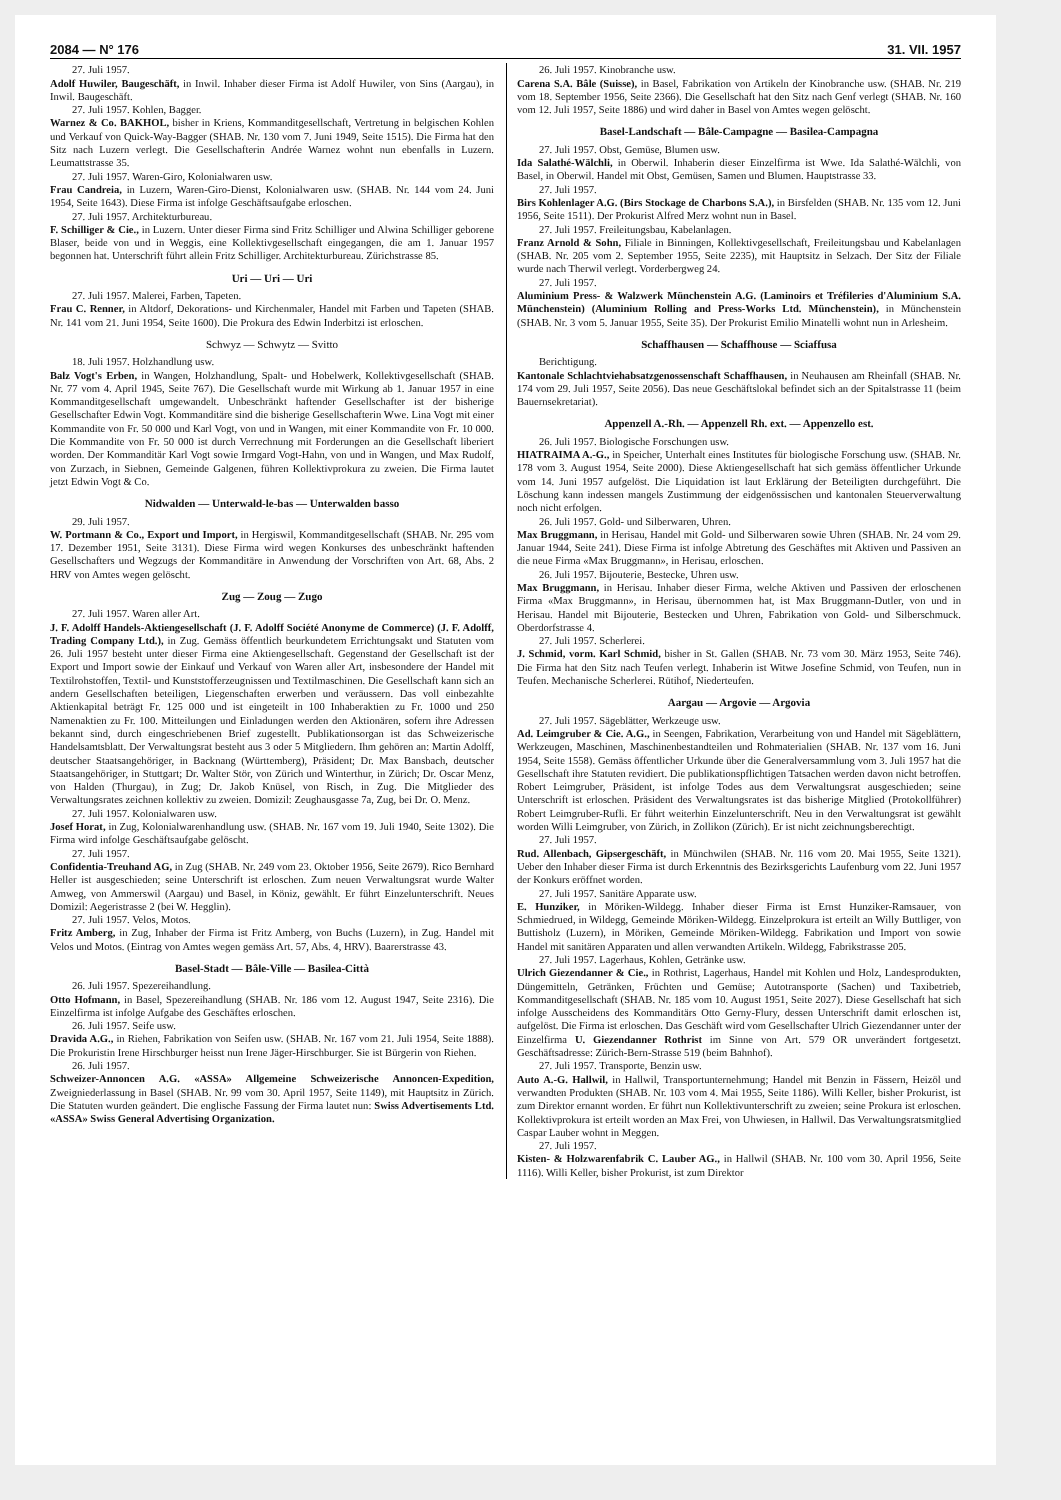2084 — N° 176 31. VII. 1957
27. Juli 1957.
Adolf Huwiler, Baugeschäft, in Inwil. Inhaber dieser Firma ist Adolf Huwiler, von Sins (Aargau), in Inwil. Baugeschäft.
27. Juli 1957. Kohlen, Bagger.
Warnez & Co. BAKHOL, bisher in Kriens, Kommanditgesellschaft, Vertretung in belgischen Kohlen und Verkauf von Quick-Way-Bagger (SHAB. Nr. 130 vom 7. Juni 1949, Seite 1515). Die Firma hat den Sitz nach Luzern verlegt. Die Gesellschafterin Andrée Warnez wohnt nun ebenfalls in Luzern. Leumattstrasse 35.
27. Juli 1957. Waren-Giro, Kolonialwaren usw.
Frau Candreia, in Luzern, Waren-Giro-Dienst, Kolonialwaren usw. (SHAB. Nr. 144 vom 24. Juni 1954, Seite 1643). Diese Firma ist infolge Geschäftsaufgabe erloschen.
27. Juli 1957. Architekturbureau.
F. Schilliger & Cie., in Luzern. Unter dieser Firma sind Fritz Schilliger und Alwina Schilliger geborene Blaser, beide von und in Weggis, eine Kollektivgesellschaft eingegangen, die am 1. Januar 1957 begonnen hat. Unterschrift führt allein Fritz Schilliger. Architekturbureau. Zürichstrasse 85.
Uri — Uri — Uri
27. Juli 1957. Malerei, Farben, Tapeten.
Frau C. Renner, in Altdorf, Dekorations- und Kirchenmaler, Handel mit Farben und Tapeten (SHAB. Nr. 141 vom 21. Juni 1954, Seite 1600). Die Prokura des Edwin Inderbitzi ist erloschen.
Schwyz — Schwytz — Svitto
18. Juli 1957. Holzhandlung usw.
Balz Vogt's Erben, in Wangen, Holzhandlung, Spalt- und Hobelwerk, Kollektivgesellschaft (SHAB. Nr. 77 vom 4. April 1945, Seite 767). Die Gesellschaft wurde mit Wirkung ab 1. Januar 1957 in eine Kommanditgesellschaft umgewandelt. Unbeschränkt haftender Gesellschafter ist der bisherige Gesellschafter Edwin Vogt. Kommanditäre sind die bisherige Gesellschafterin Wwe. Lina Vogt mit einer Kommandite von Fr. 50 000 und Karl Vogt, von und in Wangen, mit einer Kommandite von Fr. 10 000. Die Kommandite von Fr. 50 000 ist durch Verrechnung mit Forderungen an die Gesellschaft liberiert worden. Der Kommanditär Karl Vogt sowie Irmgard Vogt-Hahn, von und in Wangen, und Max Rudolf, von Zurzach, in Siebnen, Gemeinde Galgenen, führen Kollektivprokura zu zweien. Die Firma lautet jetzt Edwin Vogt & Co.
Nidwalden — Unterwald-le-bas — Unterwalden basso
29. Juli 1957.
W. Portmann & Co., Export und Import, in Hergiswil, Kommanditgesellschaft (SHAB. Nr. 295 vom 17. Dezember 1951, Seite 3131). Diese Firma wird wegen Konkurses des unbeschränkt haftenden Gesellschafters und Wegzugs der Kommanditäre in Anwendung der Vorschriften von Art. 68, Abs. 2 HRV von Amtes wegen gelöscht.
Zug — Zoug — Zugo
27. Juli 1957. Waren aller Art.
J. F. Adolff Handels-Aktiengesellschaft (J. F. Adolff Société Anonyme de Commerce) (J. F. Adolff, Trading Company Ltd.), in Zug. Gemäss öffentlich beurkundetem Errichtungsakt und Statuten vom 26. Juli 1957 besteht unter dieser Firma eine Aktiengesellschaft. Gegenstand der Gesellschaft ist der Export und Import sowie der Einkauf und Verkauf von Waren aller Art, insbesondere der Handel mit Textilrohstoffen, Textil- und Kunststofferzeugnissen und Textilmaschinen. Die Gesellschaft kann sich an andern Gesellschaften beteiligen, Liegenschaften erwerben und veräussern. Das voll einbezahlte Aktienkapital beträgt Fr. 125 000 und ist eingeteilt in 100 Inhaberaktien zu Fr. 1000 und 250 Namenaktien zu Fr. 100. Mitteilungen und Einladungen werden den Aktionären, sofern ihre Adressen bekannt sind, durch eingeschriebenen Brief zugestellt. Publikationsorgan ist das Schweizerische Handelsamtsblatt. Der Verwaltungsrat besteht aus 3 oder 5 Mitgliedern. Ihm gehören an: Martin Adolff, deutscher Staatsangehöriger, in Backnang (Württemberg), Präsident; Dr. Max Bansbach, deutscher Staatsangehöriger, in Stuttgart; Dr. Walter Stör, von Zürich und Winterthur, in Zürich; Dr. Oscar Menz, von Halden (Thurgau), in Zug; Dr. Jakob Knüsel, von Risch, in Zug. Die Mitglieder des Verwaltungsrates zeichnen kollektiv zu zweien. Domizil: Zeughausgasse 7a, Zug, bei Dr. O. Menz.
27. Juli 1957. Kolonialwaren usw.
Josef Horat, in Zug, Kolonialwarenhandlung usw. (SHAB. Nr. 167 vom 19. Juli 1940, Seite 1302). Die Firma wird infolge Geschäftsaufgabe gelöscht.
27. Juli 1957.
Confidentia-Treuhand AG, in Zug (SHAB. Nr. 249 vom 23. Oktober 1956, Seite 2679). Rico Bernhard Heller ist ausgeschieden; seine Unterschrift ist erloschen. Zum neuen Verwaltungsrat wurde Walter Amweg, von Ammerswil (Aargau) und Basel, in Köniz, gewählt. Er führt Einzelunterschrift. Neues Domizil: Aegeristrasse 2 (bei W. Hegglin).
27. Juli 1957. Velos, Motos.
Fritz Amberg, in Zug, Inhaber der Firma ist Fritz Amberg, von Buchs (Luzern), in Zug. Handel mit Velos und Motos. (Eintrag von Amtes wegen gemäss Art. 57, Abs. 4, HRV). Baarerstrasse 43.
Basel-Stadt — Bâle-Ville — Basilea-Città
26. Juli 1957. Spezereihandlung.
Otto Hofmann, in Basel, Spezereihandlung (SHAB. Nr. 186 vom 12. August 1947, Seite 2316). Die Einzelfirma ist infolge Aufgabe des Geschäftes erloschen.
26. Juli 1957. Seife usw.
Dravida A.G., in Riehen, Fabrikation von Seifen usw. (SHAB. Nr. 167 vom 21. Juli 1954, Seite 1888). Die Prokuristin Irene Hirschburger heisst nun Irene Jäger-Hirschburger. Sie ist Bürgerin von Riehen.
26. Juli 1957.
Schweizer-Annoncen A.G. «ASSA» Allgemeine Schweizerische Annoncen-Expedition, Zweigniederlassung in Basel (SHAB. Nr. 99 vom 30. April 1957, Seite 1149), mit Hauptsitz in Zürich. Die Statuten wurden geändert. Die englische Fassung der Firma lautet nun: Swiss Advertisements Ltd. «ASSA» Swiss General Advertising Organization.
26. Juli 1957. Kinobranche usw.
Carena S.A. Bâle (Suisse), in Basel, Fabrikation von Artikeln der Kinobranche usw. (SHAB. Nr. 219 vom 18. September 1956, Seite 2366). Die Gesellschaft hat den Sitz nach Genf verlegt (SHAB. Nr. 160 vom 12. Juli 1957, Seite 1886) und wird daher in Basel von Amtes wegen gelöscht.
Basel-Landschaft — Bâle-Campagne — Basilea-Campagna
27. Juli 1957. Obst, Gemüse, Blumen usw.
Ida Salathé-Wälchli, in Oberwil. Inhaberin dieser Einzelfirma ist Wwe. Ida Salathé-Wälchli, von Basel, in Oberwil. Handel mit Obst, Gemüsen, Samen und Blumen. Hauptstrasse 33.
27. Juli 1957.
Birs Kohlenlager A.G. (Birs Stockage de Charbons S.A.), in Birsfelden (SHAB. Nr. 135 vom 12. Juni 1956, Seite 1511). Der Prokurist Alfred Merz wohnt nun in Basel.
27. Juli 1957. Freileitungsbau, Kabelanlagen.
Franz Arnold & Sohn, Filiale in Binningen, Kollektivgesellschaft, Freileitungsbau und Kabelanlagen (SHAB. Nr. 205 vom 2. September 1955, Seite 2235), mit Hauptsitz in Selzach. Der Sitz der Filiale wurde nach Therwil verlegt. Vorderbergweg 24.
27. Juli 1957.
Aluminium Press- & Walzwerk Münchenstein A.G. (Laminoirs et Tréfileries d'Aluminium S.A. Münchenstein) (Aluminium Rolling and Press-Works Ltd. Münchenstein), in Münchenstein (SHAB. Nr. 3 vom 5. Januar 1955, Seite 35). Der Prokurist Emilio Minatelli wohnt nun in Arlesheim.
Schaffhausen — Schaffhouse — Sciaffusa
Berichtigung.
Kantonale Schlachtviehabsatzgenossenschaft Schaffhausen, in Neuhausen am Rheinfall (SHAB. Nr. 174 vom 29. Juli 1957, Seite 2056). Das neue Geschäftslokal befindet sich an der Spitalstrasse 11 (beim Bauernsekretariat).
Appenzell A.-Rh. — Appenzell Rh. ext. — Appenzello est.
26. Juli 1957. Biologische Forschungen usw.
HIATRAIMA A.-G., in Speicher, Unterhalt eines Institutes für biologische Forschung usw. (SHAB. Nr. 178 vom 3. August 1954, Seite 2000). Diese Aktiengesellschaft hat sich gemäss öffentlicher Urkunde vom 14. Juni 1957 aufgelöst. Die Liquidation ist laut Erklärung der Beteiligten durchgeführt. Die Löschung kann indessen mangels Zustimmung der eidgenössischen und kantonalen Steuerverwaltung noch nicht erfolgen.
26. Juli 1957. Gold- und Silberwaren, Uhren.
Max Bruggmann, in Herisau, Handel mit Gold- und Silberwaren sowie Uhren (SHAB. Nr. 24 vom 29. Januar 1944, Seite 241). Diese Firma ist infolge Abtretung des Geschäftes mit Aktiven und Passiven an die neue Firma «Max Bruggmann», in Herisau, erloschen.
26. Juli 1957. Bijouterie, Bestecke, Uhren usw.
Max Bruggmann, in Herisau. Inhaber dieser Firma, welche Aktiven und Passiven der erloschenen Firma «Max Bruggmann», in Herisau, übernommen hat, ist Max Bruggmann-Dutler, von und in Herisau. Handel mit Bijouterie, Bestecken und Uhren, Fabrikation von Gold- und Silberschmuck. Oberdorfstrasse 4.
27. Juli 1957. Scherlerei.
J. Schmid, vorm. Karl Schmid, bisher in St. Gallen (SHAB. Nr. 73 vom 30. März 1953, Seite 746). Die Firma hat den Sitz nach Teufen verlegt. Inhaberin ist Witwe Josefine Schmid, von Teufen, nun in Teufen. Mechanische Scherlerei. Rütihof, Niederteufen.
Aargau — Argovie — Argovia
27. Juli 1957. Sägeblätter, Werkzeuge usw.
Ad. Leimgruber & Cie. A.G., in Seengen, Fabrikation, Verarbeitung von und Handel mit Sägeblättern, Werkzeugen, Maschinen, Maschinenbestandteilen und Rohmaterialien (SHAB. Nr. 137 vom 16. Juni 1954, Seite 1558). Gemäss öffentlicher Urkunde über die Generalversammlung vom 3. Juli 1957 hat die Gesellschaft ihre Statuten revidiert. Die publikationspflichtigen Tatsachen werden davon nicht betroffen. Robert Leimgruber, Präsident, ist infolge Todes aus dem Verwaltungsrat ausgeschieden; seine Unterschrift ist erloschen. Präsident des Verwaltungsrates ist das bisherige Mitglied (Protokollführer) Robert Leimgruber-Rufli. Er führt weiterhin Einzelunterschrift. Neu in den Verwaltungsrat ist gewählt worden Willi Leimgruber, von Zürich, in Zollikon (Zürich). Er ist nicht zeichnungsberechtigt.
27. Juli 1957.
Rud. Allenbach, Gipsergeschäft, in Münchwilen (SHAB. Nr. 116 vom 20. Mai 1955, Seite 1321). Ueber den Inhaber dieser Firma ist durch Erkenntnis des Bezirksgerichts Laufenburg vom 22. Juni 1957 der Konkurs eröffnet worden.
27. Juli 1957. Sanitäre Apparate usw.
E. Hunziker, in Möriken-Wildegg. Inhaber dieser Firma ist Ernst Hunziker-Ramsauer, von Schmiedrued, in Wildegg, Gemeinde Möriken-Wildegg. Einzelprokura ist erteilt an Willy Buttliger, von Buttisholz (Luzern), in Möriken, Gemeinde Möriken-Wildegg. Fabrikation und Import von sowie Handel mit sanitären Apparaten und allen verwandten Artikeln. Wildegg, Fabrikstrasse 205.
27. Juli 1957. Lagerhaus, Kohlen, Getränke usw.
Ulrich Giezendanner & Cie., in Rothrist, Lagerhaus, Handel mit Kohlen und Holz, Landesprodukten, Düngemitteln, Getränken, Früchten und Gemüse; Autotransporte (Sachen) und Taxibetrieb, Kommanditgesellschaft (SHAB. Nr. 185 vom 10. August 1951, Seite 2027). Diese Gesellschaft hat sich infolge Ausscheidens des Kommanditärs Otto Gerny-Flury, dessen Unterschrift damit erloschen ist, aufgelöst. Die Firma ist erloschen. Das Geschäft wird vom Gesellschafter Ulrich Giezendanner unter der Einzelfirma U. Giezendanner Rothrist im Sinne von Art. 579 OR unverändert fortgesetzt. Geschäftsadresse: Zürich-Bern-Strasse 519 (beim Bahnhof).
27. Juli 1957. Transporte, Benzin usw.
Auto A.-G. Hallwil, in Hallwil, Transportunternehmung; Handel mit Benzin in Fässern, Heizöl und verwandten Produkten (SHAB. Nr. 103 vom 4. Mai 1955, Seite 1186). Willi Keller, bisher Prokurist, ist zum Direktor ernannt worden. Er führt nun Kollektivunterschrift zu zweien; seine Prokura ist erloschen. Kollektivprokura ist erteilt worden an Max Frei, von Uhwiesen, in Hallwil. Das Verwaltungsratsmitglied Caspar Lauber wohnt in Meggen.
27. Juli 1957.
Kisten- & Holzwarenfabrik C. Lauber AG., in Hallwil (SHAB. Nr. 100 vom 30. April 1956, Seite 1116). Willi Keller, bisher Prokurist, ist zum Direktor